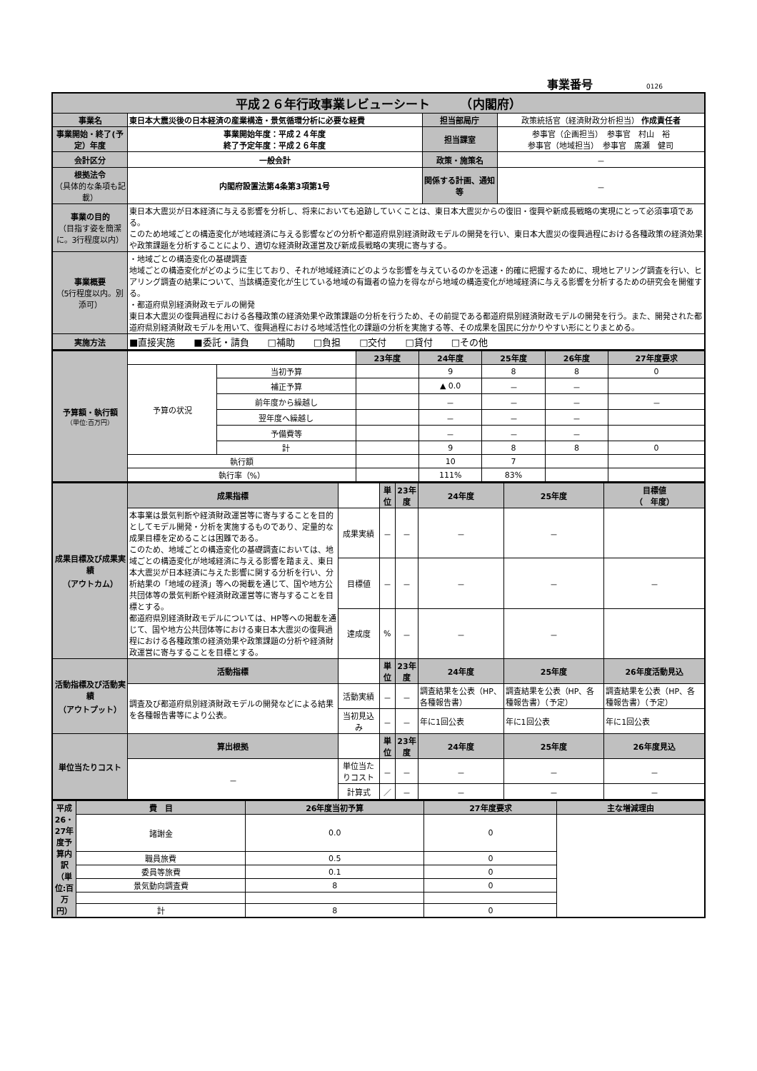事業番号 0126
| 平成２６年行政事業レビューシート （内閣府） | | | |
| 事業名 | 東日本大震災後の日本経済の産業構造・景気循環分析に必要な経費 | 担当部局庁 | 政策統括官（経済財政分析担当） 作成責任者 |
| 事業開始・終了(予定）年度 | 事業開始年度：平成２４年度 終了予定年度：平成２６年度 | 担当課室 | 参事官（企画担当） 参事官 村山 裕 参事官（地域担当） 参事官 廣瀬 健司 |
| 会計区分 | 一般会計 | 政策・施策名 | － |
| 根拠法令 （具体的な条項も記載） | 内閣府設置法第4条第3項第1号 | 関係する計画、通知等 | － |
| 事業の目的 （目指す姿を簡潔に。3行程度以内） | 東日本大震災が日本経済に与える影響を分析し、将来においても追跡していくことは、東日本大震災からの復旧・復興や新成長戦略の実現にとって必須事項である。 このため地域ごとの構造変化が地域経済に与える影響などの分析や都道府県別経済財政モデルの開発を行い、東日本大震災の復興過程における各種政策の経済効果や政策課題を分析することにより、適切な経済財政運営及び新成長戦略の実現に寄与する。 | | |
| 事業概要 （5行程度以内。別添可） | ・地域ごとの構造変化の基礎調査 地域ごとの構造変化がどのように生じており、それが地域経済にどのような影響を与えているのかを迅速・的確に把握するために、現地ヒアリング調査を行い、ヒアリング調査の結果について、当該構造変化が生じている地域の有識者の協力を得ながら地域の構造変化が地域経済に与える影響を分析するための研究会を開催する。 ・都道府県別経済財政モデルの開発 東日本大震災の復興過程における各種政策の経済効果や政策課題の分析を行うため、その前提である都道府県別経済財政モデルの開発を行う。また、開発された都道府県別経済財政モデルを用いて、復興過程における地域活性化の課題の分析を実施する等、その成果を国民に分かりやすい形にとりまとめる。 | | |
| 実施方法 | ■直接実施 ■委託・請負 □補助 □負担 □交付 □貸付 □その他 | | |
| 予算額・執行額 （単位:百万円） | | | 23年度 | 24年度 | 25年度 | 26年度 | 27年度要求 |
| | 予算の状況 | 当初予算 | | 9 | 8 | 8 | 0 |
| | | 補正予算 | | ▲ 0.0 | － | － | |
| | | 前年度から繰越し | | － | － | － | － |
| | | 翌年度へ繰越し | | － | － | － | |
| | | 予備費等 | | － | － | － | |
| | | 計 | | 9 | 8 | 8 | 0 |
| | 執行額 | | | 10 | 7 | | |
| | 執行率（%） | | | 111% | 83% | | |
| 成果目標及び成果実績 （アウトカム） | 成果指標 | | 単位 | 23年度 | 24年度 | 25年度 | 目標値 （ 年度） |
| | 本事業は景気判断や経済財政運営等に寄与することを目的としてモデル開発・分析を実施するものであり、定量的な成果目標を定めることは困難である。 このため、地域ごとの構造変化の基礎調査においては、地域ごとの構造変化が地域経済に与える影響を踏まえ、東日本大震災が日本経済に与えた影響に関する分析を行い、分析結果の「地域の経済」等への掲載を通じて、国や地方公共団体等の景気判断や経済財政運営等に寄与することを目標とする。 都道府県別経済財政モデルについては、HP等への掲載を通じて、国や地方公共団体等における東日本大震災の復興過程における各種政策の経済効果や政策課題の分析や経済財政運営に寄与することを目標とする。 | 成果実績 | － | － | － | － | |
| | | 目標値 | － | － | － | － | － |
| | | 達成度 | % | － | － | － | |
| 活動指標及び活動実績 （アウトプット） | 活動指標 | | 単位 | 23年度 | 24年度 | 25年度 | 26年度活動見込 |
| | 調査及び都道府県別経済財政モデルの開発などによる結果を各種報告書等により公表。 | 活動実績 | － | － | 調査結果を公表（HP、各種報告書） | 調査結果を公表（HP、各種報告書）（予定） | 調査結果を公表（HP、各種報告書）（予定） |
| | | 当初見込み | － | － | 年に1回公表 | 年に1回公表 | 年に1回公表 |
| 単位当たりコスト | 算出根拠 | | 単位 | 23年度 | 24年度 | 25年度 | 26年度見込 |
| | － | 単位当たりコスト | － | － | － | － | － |
| | | 計算式 | ／ | － | － | － | － |
| 平成26・27年度予算内訳（単位:百万円） | 費 目 | 26年度当初予算 | 27年度要求 | 主な増減理由 |
| | 諸謝金 | 0.0 | 0 | |
| | 職員旅費 | 0.5 | 0 | |
| | 委員等旅費 | 0.1 | 0 | |
| | 景気動向調査費 | 8 | 0 | |
| | 計 | 8 | 0 | |